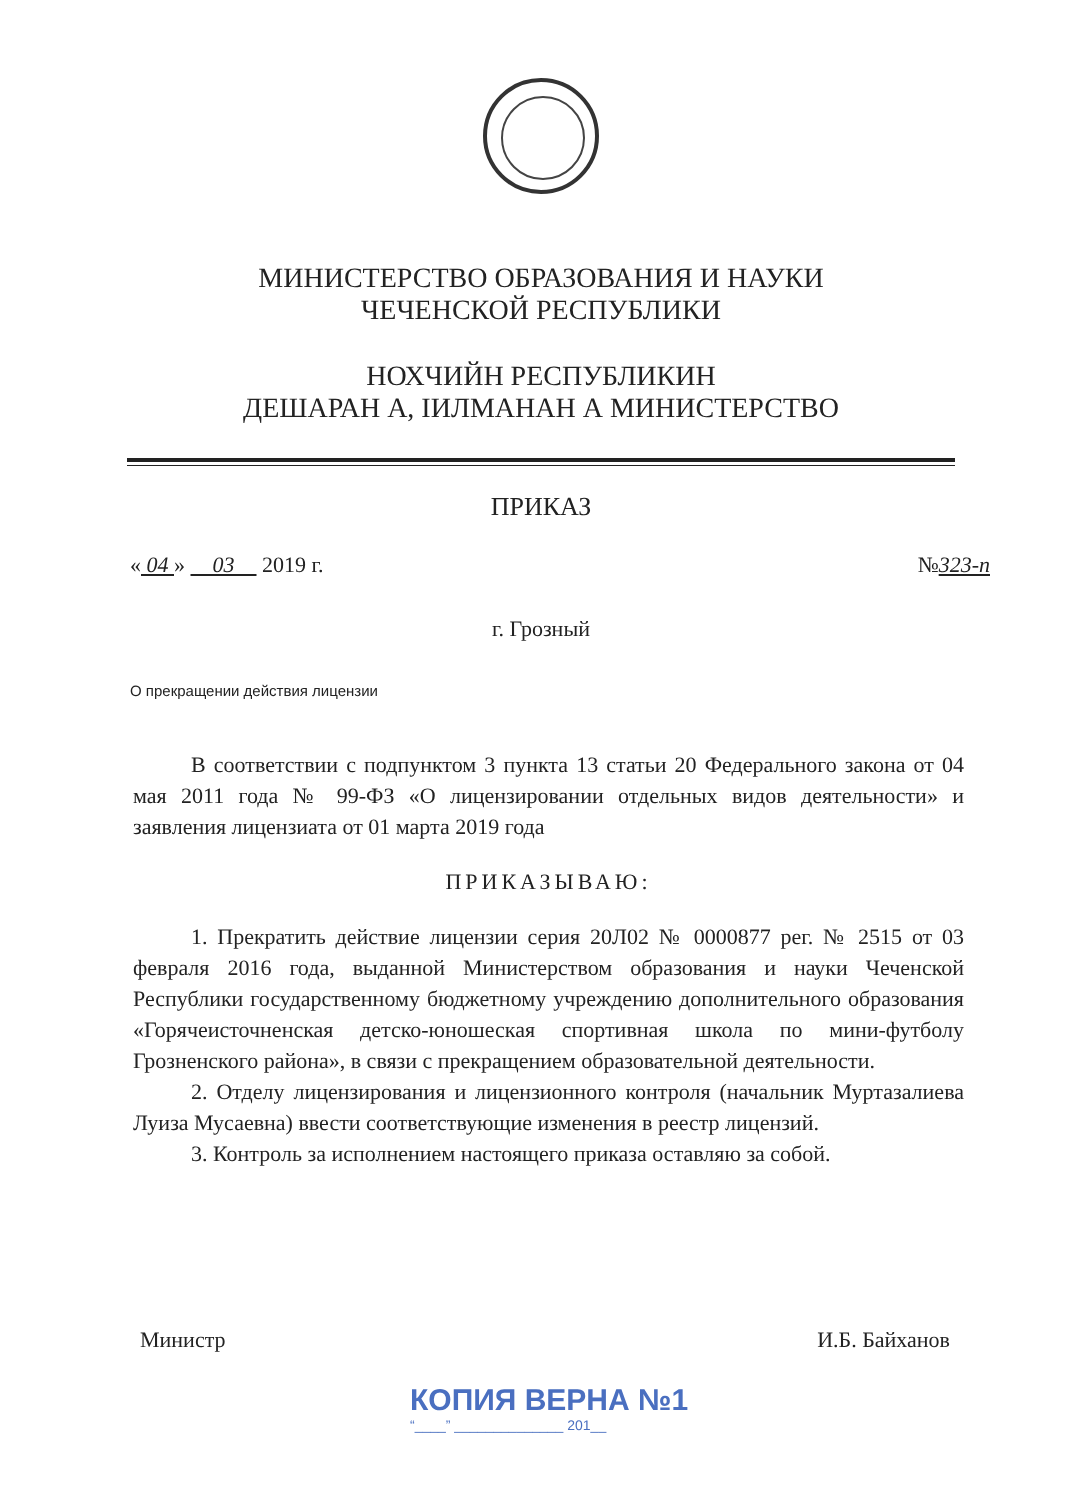МИНИСТЕРСТВО ОБРАЗОВАНИЯ И НАУКИ
ЧЕЧЕНСКОЙ РЕСПУБЛИКИ
НОХЧИЙН РЕСПУБЛИКИН
ДЕШАРАН А, IИЛМАНАН А МИНИСТЕРСТВО
ПРИКАЗ
« 04 » 03 2019 г. №323-п
г. Грозный
О прекращении действия лицензии
В соответствии с подпунктом 3 пункта 13 статьи 20 Федерального закона от 04 мая 2011 года № 99-ФЗ «О лицензировании отдельных видов деятельности» и заявления лицензиата от 01 марта 2019 года
ПРИКАЗЫВАЮ:
1. Прекратить действие лицензии серия 20Л02 № 0000877 рег. № 2515 от 03 февраля 2016 года, выданной Министерством образования и науки Чеченской Республики государственному бюджетному учреждению дополнительного образования «Горячеисточненская детско-юношеская спортивная школа по мини-футболу Грозненского района», в связи с прекращением образовательной деятельности.
2. Отделу лицензирования и лицензионного контроля (начальник Муртазалиева Луиза Мусаевна) ввести соответствующие изменения в реестр лицензий.
3. Контроль за исполнением настоящего приказа оставляю за собой.
Министр И.Б. Байханов
КОПИЯ ВЕРНА №1
“____” ______________ 201__